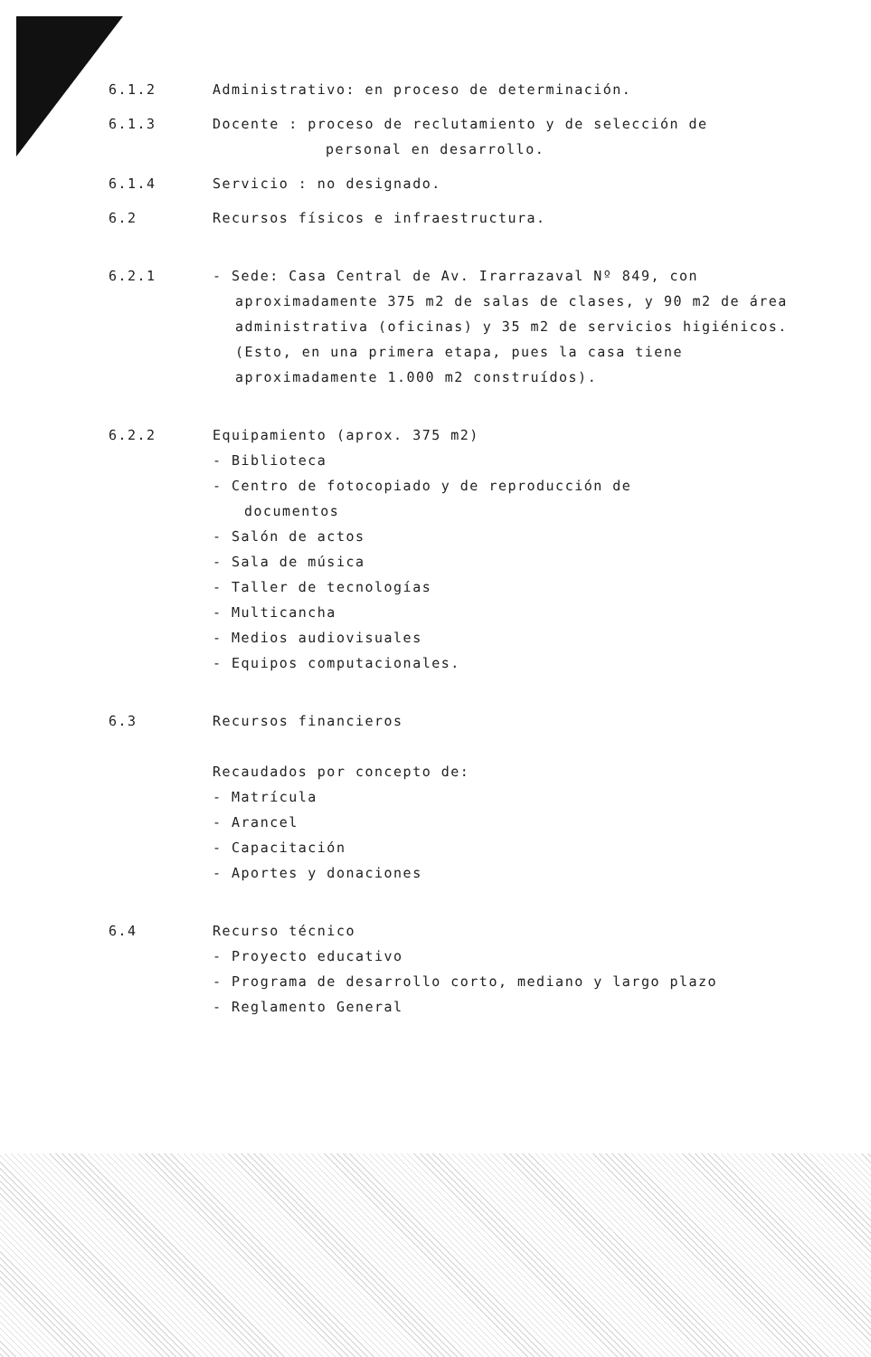6.1.2 Administrativo: en proceso de determinación.
6.1.3 Docente : proceso de reclutamiento y de selección de
personal en desarrollo.
6.1.4 Servicio : no designado.
6.2 Recursos físicos e infraestructura.
6.2.1 - Sede: Casa Central de Av. Irarrazaval Nº 849, con
aproximadamente 375 m2 de salas de clases, y 90 m2 de área administrativa (oficinas) y 35 m2 de servicios higiénicos. (Esto, en una primera etapa, pues la casa tiene aproximadamente 1.000 m2 construídos).
6.2.2 Equipamiento (aprox. 375 m2)
- Biblioteca
- Centro de fotocopiado y de reproducción de
documentos
- Salón de actos
- Sala de música
- Taller de tecnologías
- Multicancha
- Medios audiovisuales
- Equipos computacionales.
6.3 Recursos financieros
Recaudados por concepto de:
- Matrícula
- Arancel
- Capacitación
- Aportes y donaciones
6.4 Recurso técnico
- Proyecto educativo
- Programa de desarrollo corto, mediano y largo plazo
- Reglamento General